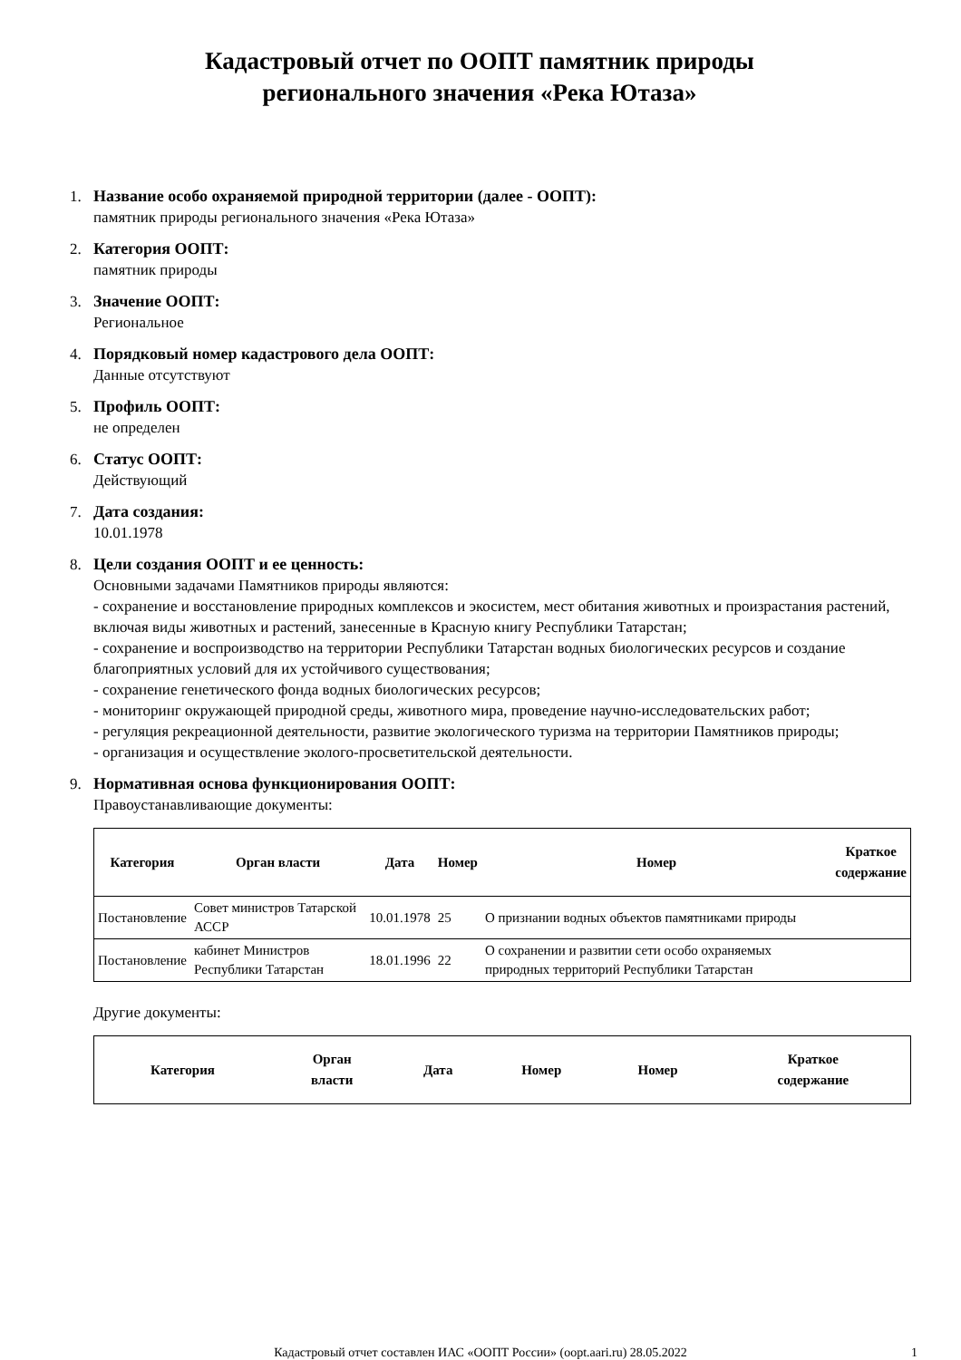Кадастровый отчет по ООПТ памятник природы
регионального значения «Река Ютаза»
1. Название особо охраняемой природной территории (далее - ООПТ):
памятник природы регионального значения «Река Ютаза»
2. Категория ООПТ:
памятник природы
3. Значение ООПТ:
Региональное
4. Порядковый номер кадастрового дела ООПТ:
Данные отсутствуют
5. Профиль ООПТ:
не определен
6. Статус ООПТ:
Действующий
7. Дата создания:
10.01.1978
8. Цели создания ООПТ и ее ценность:
Основными задачами Памятников природы являются:
- сохранение и восстановление природных комплексов и экосистем, мест обитания животных и произрастания растений, включая виды животных и растений, занесенные в Красную книгу Республики Татарстан;
- сохранение и воспроизводство на территории Республики Татарстан водных биологических ресурсов и создание благоприятных условий для их устойчивого существования;
- сохранение генетического фонда водных биологических ресурсов;
- мониторинг окружающей природной среды, животного мира, проведение научно-исследовательских работ;
- регуляция рекреационной деятельности, развитие экологического туризма на территории Памятников природы;
- организация и осуществление эколого-просветительской деятельности.
9. Нормативная основа функционирования ООПТ:
Правоустанавливающие документы:
| Категория | Орган власти | Дата | Номер | Номер | Краткое содержание |
| --- | --- | --- | --- | --- | --- |
| Постановление | Совет министров Татарской АССР | 10.01.1978 | 25 | О признании водных объектов памятниками природы | |
| Постановление | кабинет Министров Республики Татарстан | 18.01.1996 | 22 | О сохранении и развитии сети особо охраняемых природных территорий Республики Татарстан | |
Другие документы:
| Категория | Орган власти | Дата | Номер | Номер | Краткое содержание |
| --- | --- | --- | --- | --- | --- |
Кадастровый отчет составлен ИАС «ООПТ России» (oopt.aari.ru) 28.05.2022
1